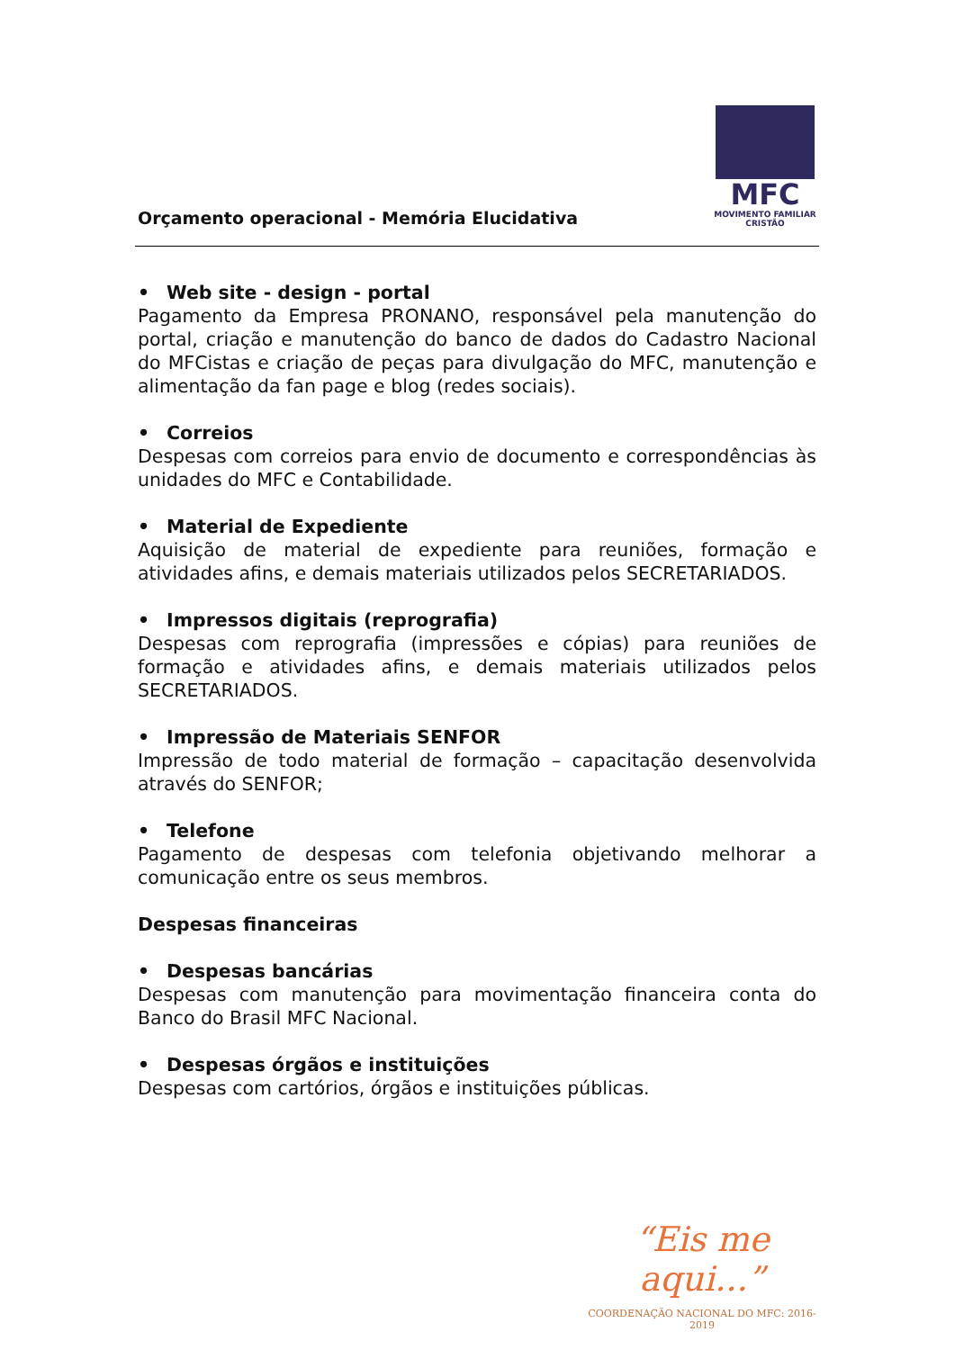Orçamento operacional - Memória Elucidativa
MFC
MOVIMENTO FAMILIAR CRISTÃO
• Web site - design - portal
Pagamento da Empresa PRONANO, responsável pela manutenção do portal, criação e manutenção do banco de dados do Cadastro Nacional do MFCistas e criação de peças para divulgação do MFC, manutenção e alimentação da fan page e blog (redes sociais).
• Correios
Despesas com correios para envio de documento e correspondências às unidades do MFC e Contabilidade.
• Material de Expediente
Aquisição de material de expediente para reuniões, formação e atividades afins, e demais materiais utilizados pelos SECRETARIADOS.
• Impressos digitais (reprografia)
Despesas com reprografia (impressões e cópias) para reuniões de formação e atividades afins, e demais materiais utilizados pelos SECRETARIADOS.
• Impressão de Materiais SENFOR
Impressão de todo material de formação – capacitação desenvolvida através do SENFOR;
• Telefone
Pagamento de despesas com telefonia objetivando melhorar a comunicação entre os seus membros.
Despesas financeiras
• Despesas bancárias
Despesas com manutenção para movimentação financeira conta do Banco do Brasil MFC Nacional.
• Despesas órgãos e instituições
Despesas com cartórios, órgãos e instituições públicas.
“Eis me aqui...”
COORDENAÇÃO NACIONAL DO MFC: 2016-2019